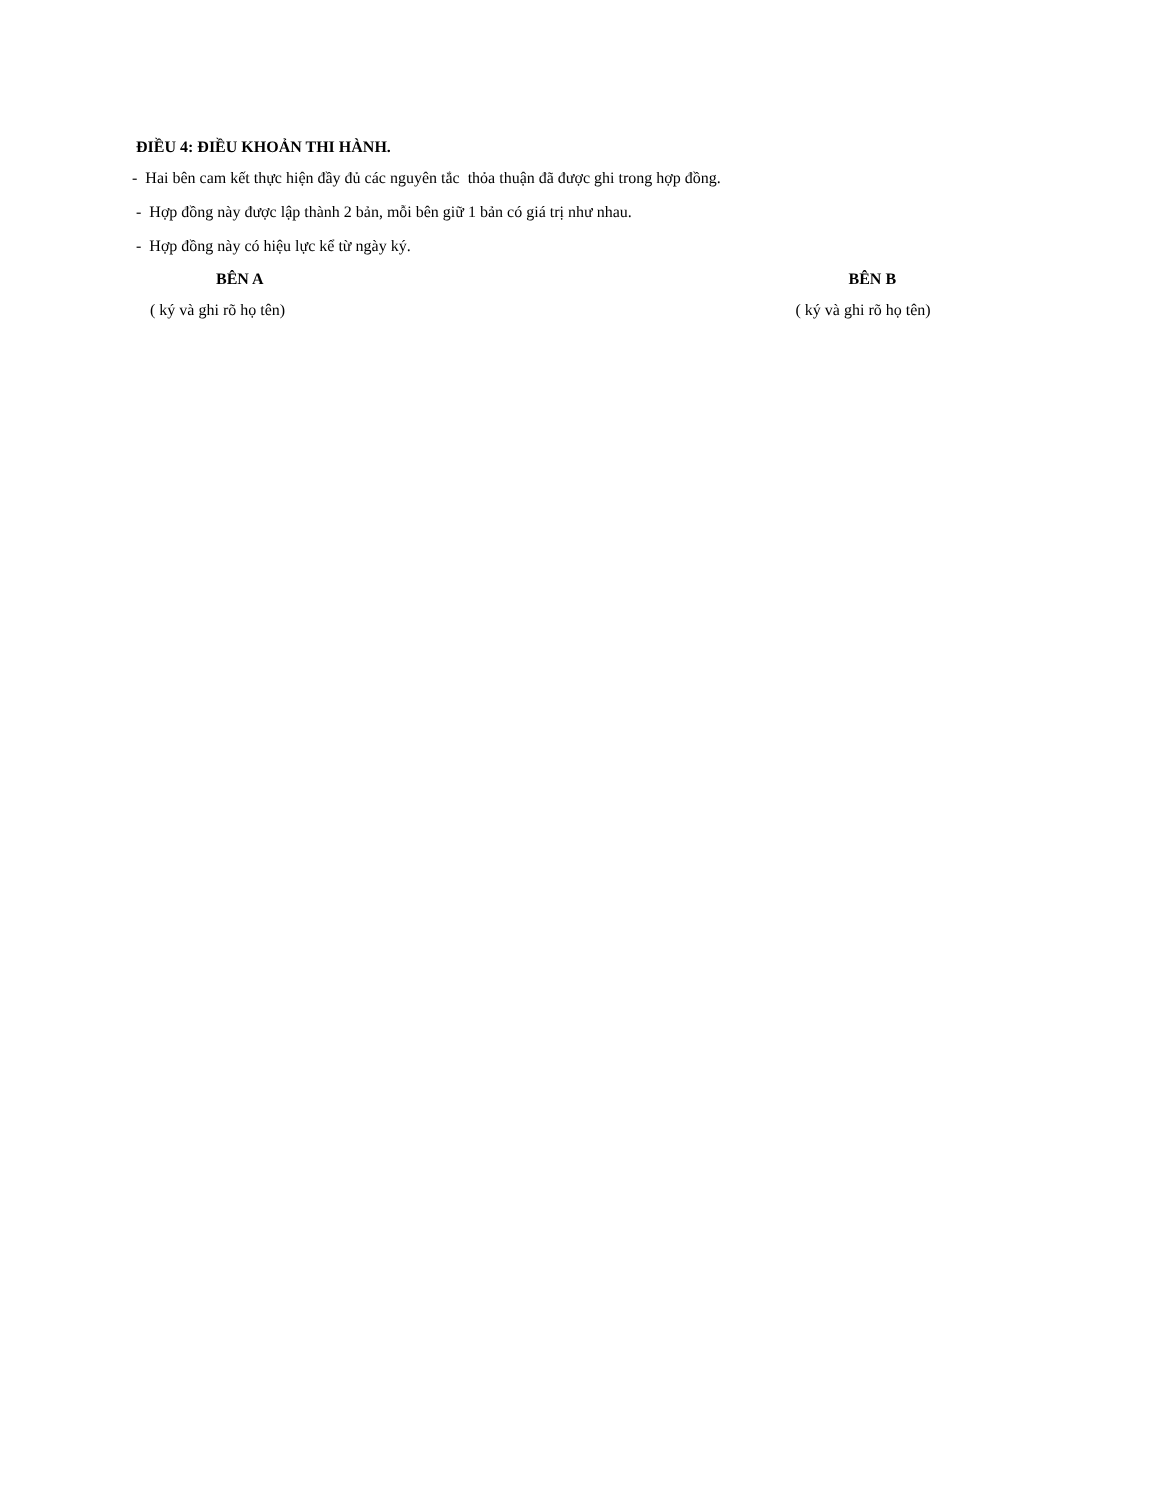ĐIỀU 4: ĐIỀU KHOẢN THI HÀNH.
- Hai bên cam kết thực hiện đầy đủ các nguyên tắc thỏa thuận đã được ghi trong hợp đồng.
- Hợp đồng này được lập thành 2 bản, mỗi bên giữ 1 bản có giá trị như nhau.
- Hợp đồng này có hiệu lực kể từ ngày ký.
BÊN A
( ký và ghi rõ họ tên)
BÊN B
( ký và ghi rõ họ tên)